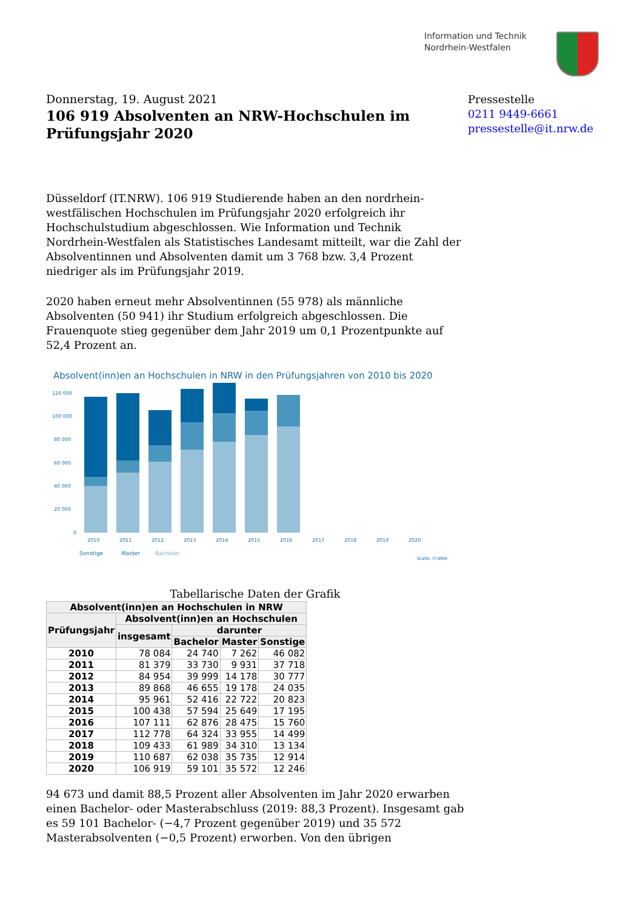Information und Technik
Nordrhein-Westfalen
Donnerstag, 19. August 2021
106 919 Absolventen an NRW-Hochschulen im Prüfungsjahr 2020
Pressestelle
0211 9449-6661
pressestelle@it.nrw.de
Düsseldorf (IT.NRW). 106 919 Studierende haben an den nordrhein-westfälischen Hochschulen im Prüfungsjahr 2020 erfolgreich ihr Hochschulstudium abgeschlossen. Wie Information und Technik Nordrhein-Westfalen als Statistisches Landesamt mitteilt, war die Zahl der Absolventinnen und Absolventen damit um 3 768 bzw. 3,4 Prozent niedriger als im Prüfungsjahr 2019.
2020 haben erneut mehr Absolventinnen (55 978) als männliche Absolventen (50 941) ihr Studium erfolgreich abgeschlossen. Die Frauenquote stieg gegenüber dem Jahr 2019 um 0,1 Prozentpunkte auf 52,4 Prozent an.
Absolvent(inn)en an Hochschulen in NRW in den Prüfungsjahren von 2010 bis 2020
120 000
100 000
80 000
60 000
40 000
20 000
0
2010
2011
2012
2013
2014
2015
2016
2017
2018
2019
2020
Sonstige
Master
Bachelor
Grafik: IT.NRW
Tabellarische Daten der Grafik
| Absolvent(inn)en an Hochschulen in NRW | | | | |
| --- | --- | --- | --- | --- |
| Prüfungsjahr | Absolvent(inn)en an Hochschulen | | | |
| | insgesamt | darunter | | |
| | | Bachelor | Master | Sonstige |
| 2010 | 78 084 | 24 740 | 7 262 | 46 082 |
| 2011 | 81 379 | 33 730 | 9 931 | 37 718 |
| 2012 | 84 954 | 39 999 | 14 178 | 30 777 |
| 2013 | 89 868 | 46 655 | 19 178 | 24 035 |
| 2014 | 95 961 | 52 416 | 22 722 | 20 823 |
| 2015 | 100 438 | 57 594 | 25 649 | 17 195 |
| 2016 | 107 111 | 62 876 | 28 475 | 15 760 |
| 2017 | 112 778 | 64 324 | 33 955 | 14 499 |
| 2018 | 109 433 | 61 989 | 34 310 | 13 134 |
| 2019 | 110 687 | 62 038 | 35 735 | 12 914 |
| 2020 | 106 919 | 59 101 | 35 572 | 12 246 |
94 673 und damit 88,5 Prozent aller Absolventen im Jahr 2020 erwarben einen Bachelor- oder Masterabschluss (2019: 88,3 Prozent). Insgesamt gab es 59 101 Bachelor- (−4,7 Prozent gegenüber 2019) und 35 572 Masterabsolventen (−0,5 Prozent) erworben. Von den übrigen